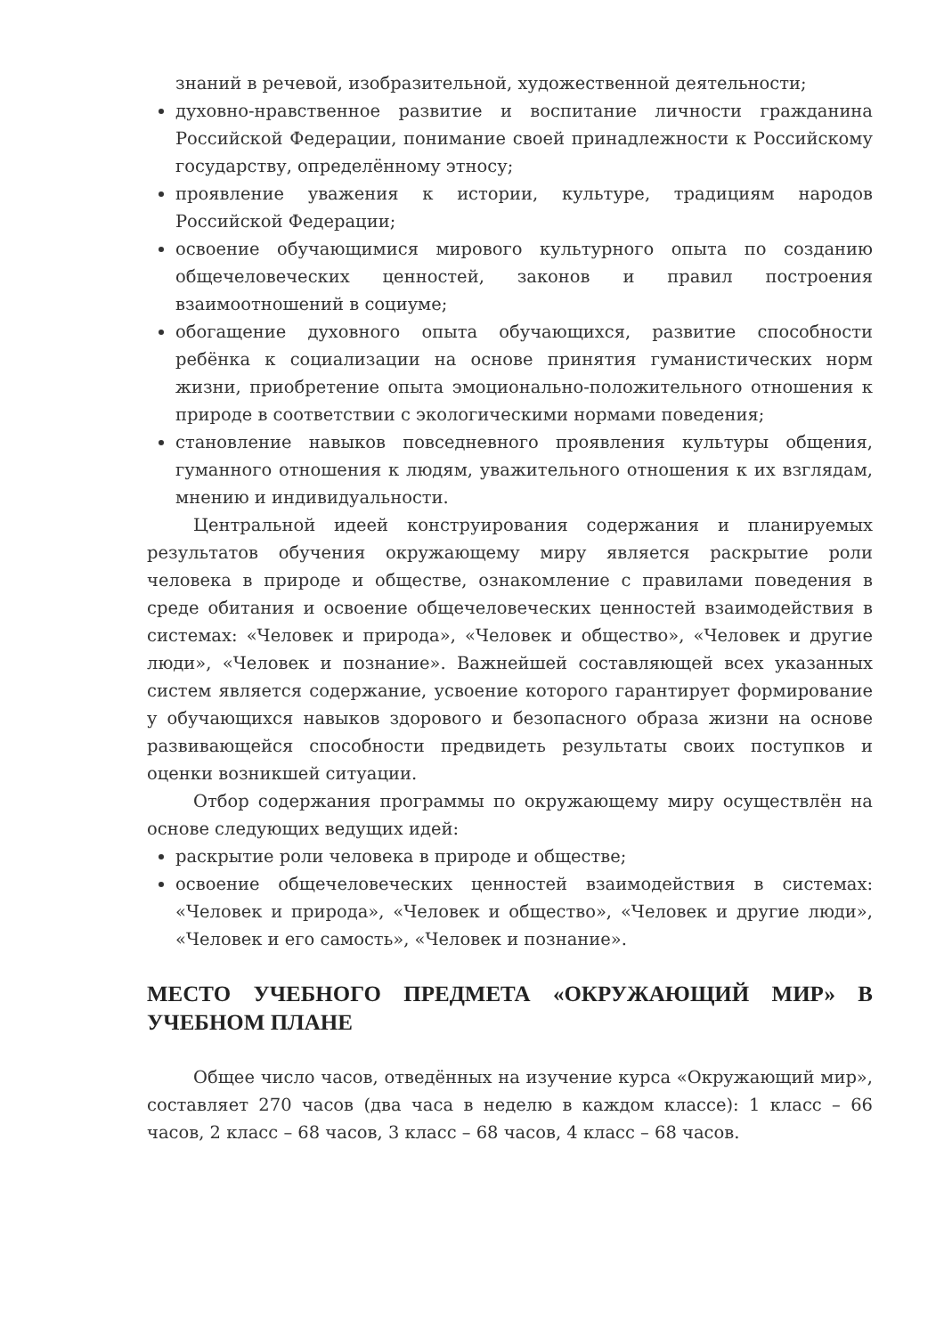знаний в речевой, изобразительной, художественной деятельности;
духовно-нравственное развитие и воспитание личности гражданина Российской Федерации, понимание своей принадлежности к Российскому государству, определённому этносу;
проявление уважения к истории, культуре, традициям народов Российской Федерации;
освоение обучающимися мирового культурного опыта по созданию общечеловеческих ценностей, законов и правил построения взаимоотношений в социуме;
обогащение духовного опыта обучающихся, развитие способности ребёнка к социализации на основе принятия гуманистических норм жизни, приобретение опыта эмоционально-положительного отношения к природе в соответствии с экологическими нормами поведения;
становление навыков повседневного проявления культуры общения, гуманного отношения к людям, уважительного отношения к их взглядам, мнению и индивидуальности.
Центральной идеей конструирования содержания и планируемых результатов обучения окружающему миру является раскрытие роли человека в природе и обществе, ознакомление с правилами поведения в среде обитания и освоение общечеловеческих ценностей взаимодействия в системах: «Человек и природа», «Человек и общество», «Человек и другие люди», «Человек и познание». Важнейшей составляющей всех указанных систем является содержание, усвоение которого гарантирует формирование у обучающихся навыков здорового и безопасного образа жизни на основе развивающейся способности предвидеть результаты своих поступков и оценки возникшей ситуации.
Отбор содержания программы по окружающему миру осуществлён на основе следующих ведущих идей:
раскрытие роли человека в природе и обществе;
освоение общечеловеческих ценностей взаимодействия в системах: «Человек и природа», «Человек и общество», «Человек и другие люди», «Человек и его самость», «Человек и познание».
МЕСТО УЧЕБНОГО ПРЕДМЕТА «ОКРУЖАЮЩИЙ МИР» В УЧЕБНОМ ПЛАНЕ
Общее число часов, отведённых на изучение курса «Окружающий мир», составляет 270 часов (два часа в неделю в каждом классе): 1 класс – 66 часов, 2 класс – 68 часов, 3 класс – 68 часов, 4 класс – 68 часов.